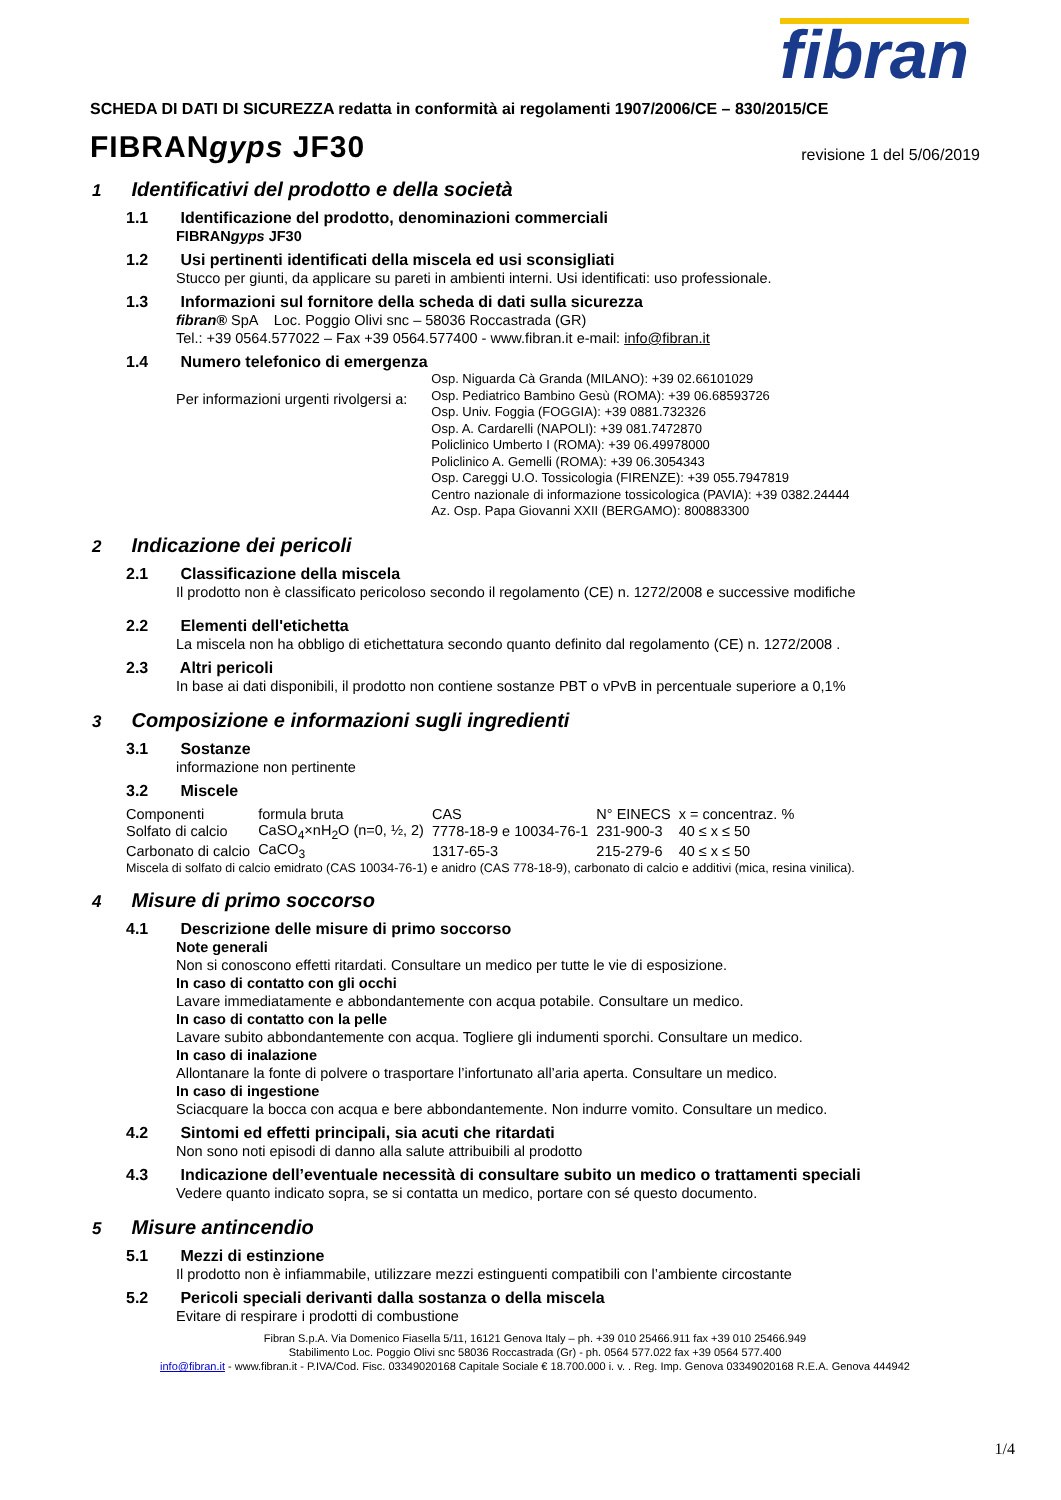fibran
SCHEDA DI DATI DI SICUREZZA redatta in conformità ai regolamenti 1907/2006/CE – 830/2015/CE
FIBRANgyps JF30
revisione 1 del 5/06/2019
1 Identificativi del prodotto e della società
1.1 Identificazione del prodotto, denominazioni commerciali
FIBRANgyps JF30
1.2 Usi pertinenti identificati della miscela ed usi sconsigliati
Stucco per giunti, da applicare su pareti in ambienti interni. Usi identificati: uso professionale.
1.3 Informazioni sul fornitore della scheda di dati sulla sicurezza
fibran® SpA Loc. Poggio Olivi snc – 58036 Roccastrada (GR)
Tel.: +39 0564.577022 – Fax +39 0564.577400 - www.fibran.it e-mail: info@fibran.it
1.4 Numero telefonico di emergenza
Per informazioni urgenti rivolgersi a:
Osp. Niguarda Cà Granda (MILANO): +39 02.66101029
Osp. Pediatrico Bambino Gesù (ROMA): +39 06.68593726
Osp. Univ. Foggia (FOGGIA): +39 0881.732326
Osp. A. Cardarelli (NAPOLI): +39 081.7472870
Policlinico Umberto I (ROMA): +39 06.49978000
Policlinico A. Gemelli (ROMA): +39 06.3054343
Osp. Careggi U.O. Tossicologia (FIRENZE): +39 055.7947819
Centro nazionale di informazione tossicologica (PAVIA): +39 0382.24444
Az. Osp. Papa Giovanni XXII (BERGAMO): 800883300
2 Indicazione dei pericoli
2.1 Classificazione della miscela
Il prodotto non è classificato pericoloso secondo il regolamento (CE) n. 1272/2008 e successive modifiche
2.2 Elementi dell'etichetta
La miscela non ha obbligo di etichettatura secondo quanto definito dal regolamento (CE) n. 1272/2008 .
2.3 Altri pericoli
In base ai dati disponibili, il prodotto non contiene sostanze PBT o vPvB in percentuale superiore a 0,1%
3 Composizione e informazioni sugli ingredienti
3.1 Sostanze
informazione non pertinente
3.2 Miscele
| Componenti | formula bruta | CAS | N° EINECS | x = concentraz. % |
| Solfato di calcio | CaSO<sub>4</sub>×nH<sub>2</sub>O (n=0, ½, 2) | 7778-18-9 e 10034-76-1 | 231-900-3 | 40 ≤ x ≤ 50 |
| Carbonato di calcio | CaCO<sub>3</sub> | 1317-65-3 | 215-279-6 | 40 ≤ x ≤ 50 |
Miscela di solfato di calcio emidrato (CAS 10034-76-1) e anidro (CAS 778-18-9), carbonato di calcio e additivi (mica, resina vinilica).
4 Misure di primo soccorso
4.1 Descrizione delle misure di primo soccorso
Note generali
Non si conoscono effetti ritardati. Consultare un medico per tutte le vie di esposizione.
In caso di contatto con gli occhi
Lavare immediatamente e abbondantemente con acqua potabile. Consultare un medico.
In caso di contatto con la pelle
Lavare subito abbondantemente con acqua. Togliere gli indumenti sporchi. Consultare un medico.
In caso di inalazione
Allontanare la fonte di polvere o trasportare l’infortunato all’aria aperta. Consultare un medico.
In caso di ingestione
Sciacquare la bocca con acqua e bere abbondantemente. Non indurre vomito. Consultare un medico.
4.2 Sintomi ed effetti principali, sia acuti che ritardati
Non sono noti episodi di danno alla salute attribuibili al prodotto
4.3 Indicazione dell’eventuale necessità di consultare subito un medico o trattamenti speciali
Vedere quanto indicato sopra, se si contatta un medico, portare con sé questo documento.
5 Misure antincendio
5.1 Mezzi di estinzione
Il prodotto non è infiammabile, utilizzare mezzi estinguenti compatibili con l’ambiente circostante
5.2 Pericoli speciali derivanti dalla sostanza o della miscela
Evitare di respirare i prodotti di combustione
Fibran S.p.A. Via Domenico Fiasella 5/11, 16121 Genova Italy – ph. +39 010 25466.911 fax +39 010 25466.949
Stabilimento Loc. Poggio Olivi snc 58036 Roccastrada (Gr) - ph. 0564 577.022 fax +39 0564 577.400
info@fibran.it - www.fibran.it - P.IVA/Cod. Fisc. 03349020168 Capitale Sociale € 18.700.000 i. v. . Reg. Imp. Genova 03349020168 R.E.A. Genova 444942
1/4